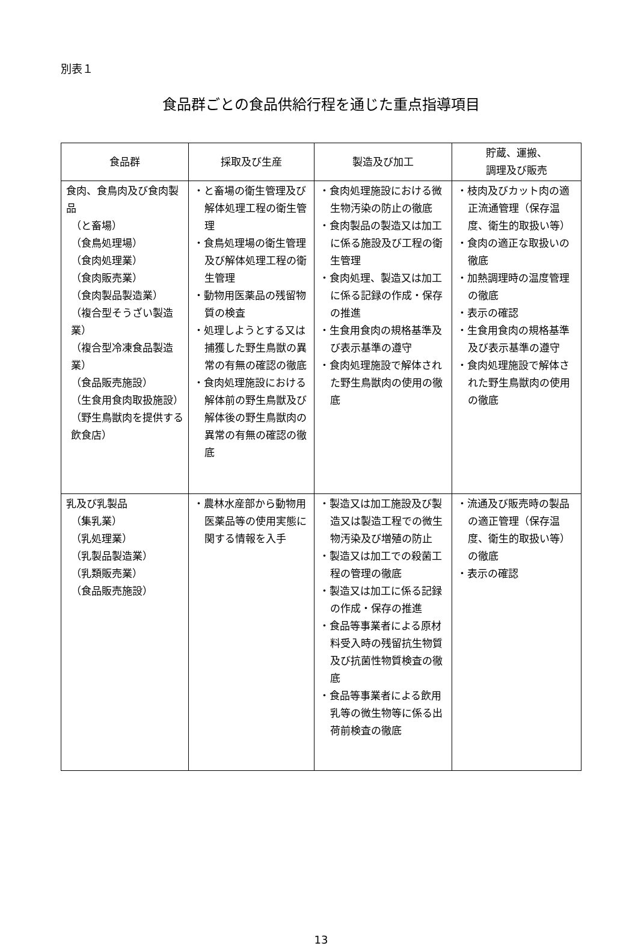別表１
食品群ごとの食品供給行程を通じた重点指導項目
| 食品群 | 採取及び生産 | 製造及び加工 | 貯蔵、運搬、 調理及び販売 |
| --- | --- | --- | --- |
| 食肉、食鳥肉及び食肉製品 （と畜場） （食鳥処理場） （食肉処理業） （食肉販売業） （食肉製品製造業） （複合型そうざい製造業） （複合型冷凍食品製造業） （食品販売施設） （生食用食肉取扱施設） （野生鳥獣肉を提供する飲食店） | ・と畜場の衛生管理及び解体処理工程の衛生管理 ・食鳥処理場の衛生管理及び解体処理工程の衛生管理 ・動物用医薬品の残留物質の検査 ・処理しようとする又は捕獲した野生鳥獣の異常の有無の確認の徹底 ・食肉処理施設における解体前の野生鳥獣及び解体後の野生鳥獣肉の異常の有無の確認の徹底 | ・食肉処理施設における微生物汚染の防止の徹底 ・食肉製品の製造又は加工に係る施設及び工程の衛生管理 ・食肉処理、製造又は加工に係る記録の作成・保存の推進 ・生食用食肉の規格基準及び表示基準の遵守 ・食肉処理施設で解体された野生鳥獣肉の使用の徹底 | ・枝肉及びカット肉の適正流通管理（保存温度、衛生的取扱い等） ・食肉の適正な取扱いの徹底 ・加熱調理時の温度管理の徹底 ・表示の確認 ・生食用食肉の規格基準及び表示基準の遵守 ・食肉処理施設で解体された野生鳥獣肉の使用の徹底 |
| 乳及び乳製品 （集乳業） （乳処理業） （乳製品製造業） （乳類販売業） （食品販売施設） | ・農林水産部から動物用医薬品等の使用実態に関する情報を入手 | ・製造又は加工施設及び製造又は製造工程での微生物汚染及び増殖の防止 ・製造又は加工での殺菌工程の管理の徹底 ・製造又は加工に係る記録の作成・保存の推進 ・食品等事業者による原材料受入時の残留抗生物質及び抗菌性物質検査の徹底 ・食品等事業者による飲用乳等の微生物等に係る出荷前検査の徹底 | ・流通及び販売時の製品の適正管理（保存温度、衛生的取扱い等）の徹底 ・表示の確認 |
13